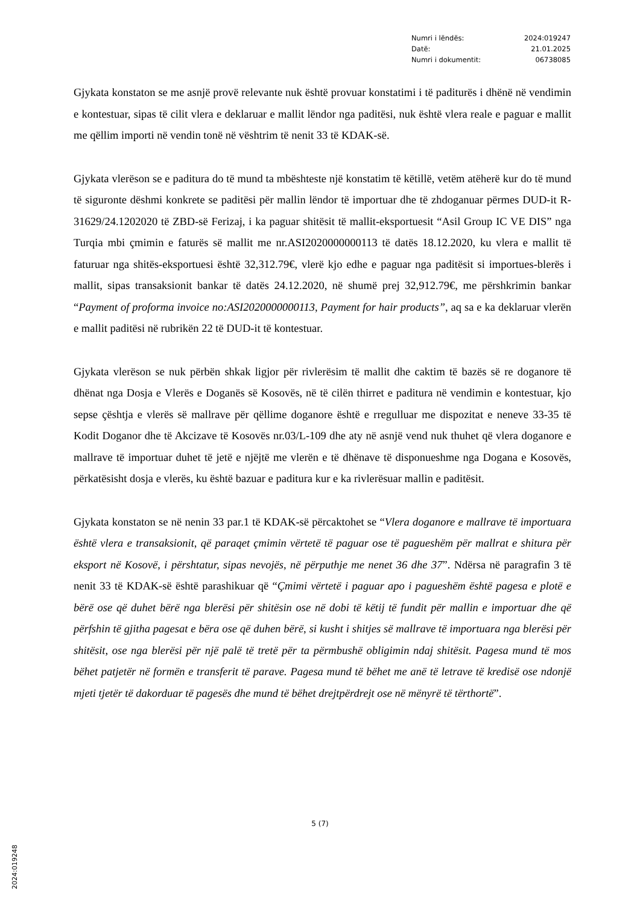| Numri i lëndës: | 2024:019247 |
| Datë: | 21.01.2025 |
| Numri i dokumentit: | 06738085 |
Gjykata konstaton se me asnjë provë relevante nuk është provuar konstatimi i të paditurës i dhënë në vendimin e kontestuar, sipas të cilit vlera e deklaruar e mallit lëndor nga paditësi, nuk është vlera reale e paguar e mallit me qëllim importi në vendin tonë në vështrim të nenit 33 të KDAK-së.
Gjykata vlerëson se e paditura do të mund ta mbështeste një konstatim të këtillë, vetëm atëherë kur do të mund të siguronte dëshmi konkrete se paditësi për mallin lëndor të importuar dhe të zhdoganuar përmes DUD-it R-31629/24.1202020 të ZBD-së Ferizaj, i ka paguar shitësit të mallit-eksportuesit “Asil Group IC VE DIS” nga Turqia mbi çmimin e faturës së mallit me nr.ASI2020000000113 të datës 18.12.2020, ku vlera e mallit të faturuar nga shitës-eksportuesi është 32,312.79€, vlerë kjo edhe e paguar nga paditësit si importues-blerës i mallit, sipas transaksionit bankar të datës 24.12.2020, në shumë prej 32,912.79€, me përshkrimin bankar “Payment of proforma invoice no:ASI2020000000113, Payment for hair products”, aq sa e ka deklaruar vlerën e mallit paditësi në rubrikën 22 të DUD-it të kontestuar.
Gjykata vlerëson se nuk përbën shkak ligjor për rivlerësim të mallit dhe caktim të bazës së re doganore të dhënat nga Dosja e Vlerës e Doganës së Kosovës, në të cilën thirret e paditura në vendimin e kontestuar, kjo sepse çështja e vlerës së mallrave për qëllime doganore është e rregulluar me dispozitat e neneve 33-35 të Kodit Doganor dhe të Akcizave të Kosovës nr.03/L-109 dhe aty në asnjë vend nuk thuhet që vlera doganore e mallrave të importuar duhet të jetë e njëjtë me vlerën e të dhënave të disponueshme nga Dogana e Kosovës, përkatësisht dosja e vlerës, ku është bazuar e paditura kur e ka rivlerësuar mallin e paditësit.
Gjykata konstaton se në nenin 33 par.1 të KDAK-së përcaktohet se “Vlera doganore e mallrave të importuara është vlera e transaksionit, që paraqet çmimin vërtetë të paguar ose të pagueshëm për mallrat e shitura për eksport në Kosovë, i përshtatur, sipas nevojës, në përputhje me nenet 36 dhe 37”. Ndërsa në paragrafin 3 të nenit 33 të KDAK-së është parashikuar që “Çmimi vërtetë i paguar apo i pagueshëm është pagesa e plotë e bërë ose që duhet bërë nga blerësi për shitësin ose në dobi të këtij të fundit për mallin e importuar dhe që përfshin të gjitha pagesat e bëra ose që duhen bërë, si kusht i shitjes së mallrave të importuara nga blerësi për shitësit, ose nga blerësi për një palë të tretë për ta përmbushë obligimin ndaj shitësit. Pagesa mund të mos bëhet patjetër në formën e transferit të parave. Pagesa mund të bëhet me anë të letrave të kredisë ose ndonjë mjeti tjetër të dakorduar të pagesës dhe mund të bëhet drejtpërdrejt ose në mënyrë të tërthortë”.
5 (7)
2024:019248